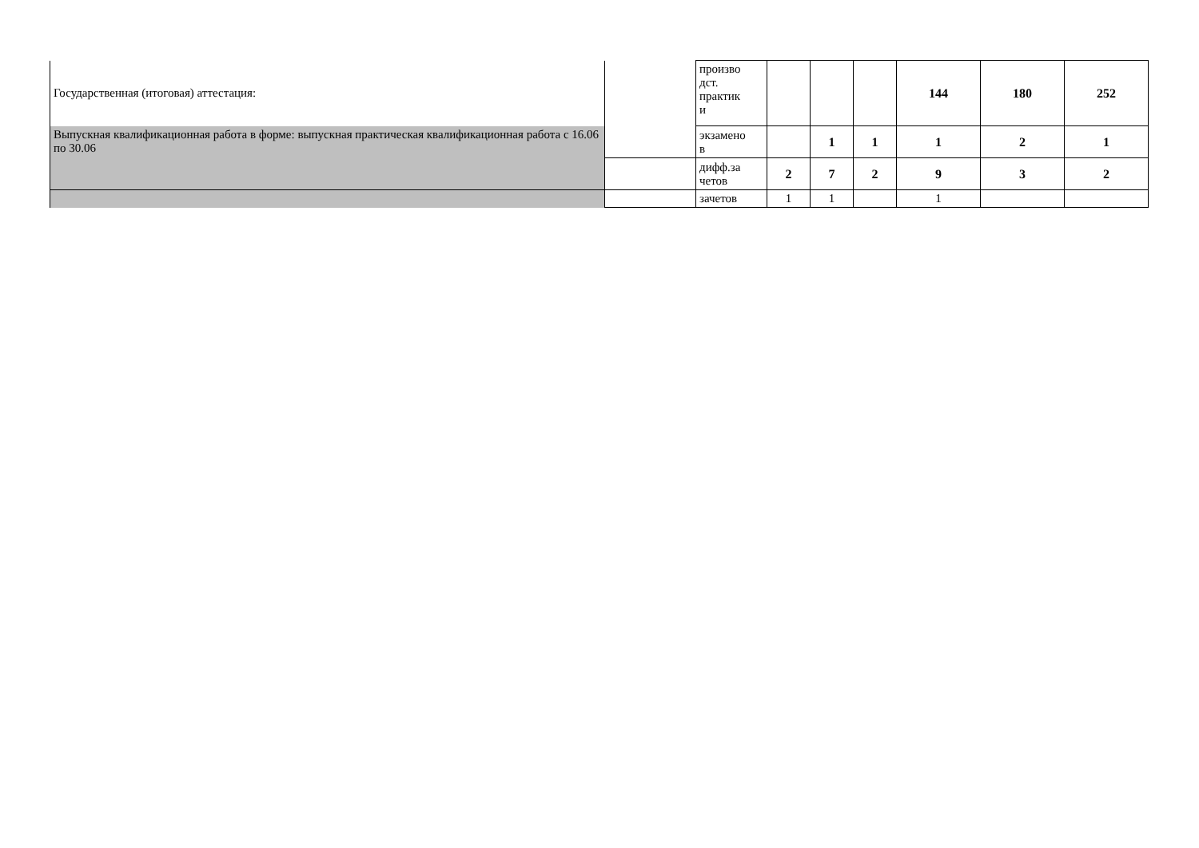| Государственная (итоговая) аттестация: | | произво дст. практик и | | | | 144 | 180 | 252 |
| Выпускная квалификационная работа в форме: выпускная практическая квалификационная работа с 16.06 по 30.06 | | экзамено в | | 1 | 1 | 1 | 2 | 1 |
| | | дифф.за четов | 2 | 7 | 2 | 9 | 3 | 2 |
| | | зачетов | 1 | 1 | | 1 | | |